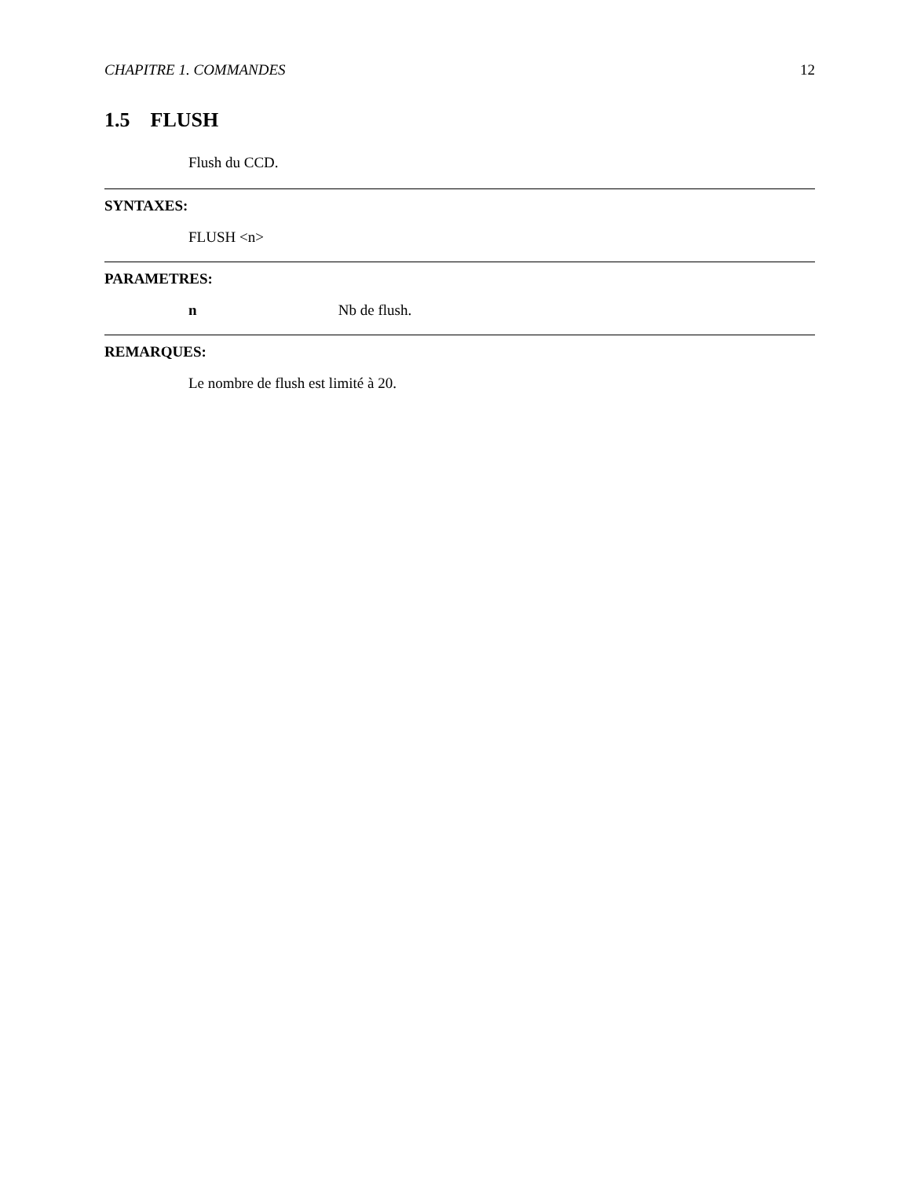CHAPITRE 1. COMMANDES 12
1.5 FLUSH
Flush du CCD.
SYNTAXES:
FLUSH <n>
PARAMETRES:
n Nb de flush.
REMARQUES:
Le nombre de flush est limité à 20.